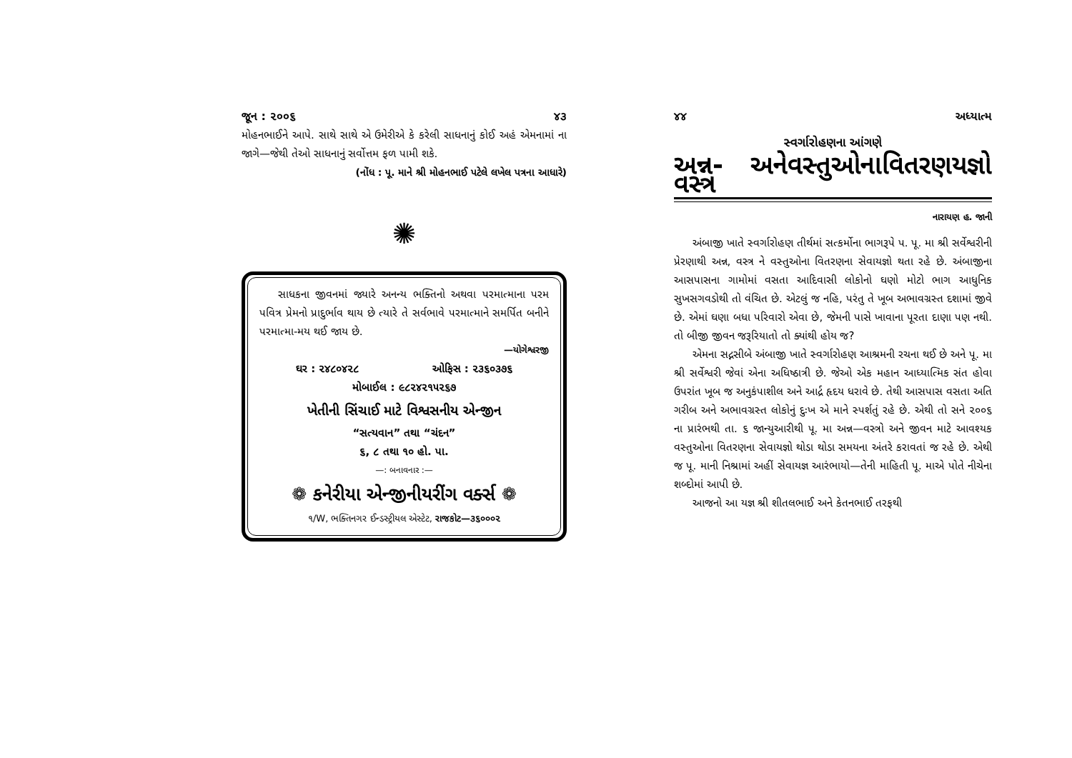જૂન : ૨૦૦૬ ૪૩
મોહનભાઈને આપે. સાથે સાથે એ ઉમેરીએ કે કરેલી સાધનાનું કોઈ અહં એમનામાં ના જાગે—જેથી તેઓ સાધનાનું સર્વોત્તમ ફળ પામી શકે.
(નોંધ : પૂ. માને શ્રી મોહનભાઈ પટેલે લખેલ પત્રના આધારે)
✺
સાધકના જીવનમાં જ્યારે અનન્ય ભક્તિનો અથવા પરમાત્માના પરમ પવિત્ર પ્રેમનો પ્રાદુર્ભાવ થાય છે ત્યારે તે સર્વભાવે પરમાત્માને સમર્પિત બનીને પરમાત્મા-મય થઈ જાય છે.
—યોગેશ્વરજી
ઘર : ૨૪૮૦૪૨૮ ઓફિસ : ૨૩૬૦૩૭૬
મોબાઈલ : ૯૮૨૪૨૧૫૨૬૭
ખેતીની સિંચાઈ માટે વિશ્વસનીય એન્જીન
“સત્યવાન” તથા “ચંદન”
૬, ૮ તથા ૧૦ હો. પા.
—: બનાવનાર :—
❁ કનેરીયા એન્જીનીયરીંગ વર્ક્સ ❁
૧/W, ભક્તિનગર ઈન્ડસ્ટ્રીયલ એસ્ટેટ, રાજકોટ—૩૬૦૦૦૨
૪૪ અધ્યાત્મ
સ્વર્ગારોહણના આંગણે
અન્ન-વસ્ત્ર અને વસ્તુઓના વિતરણયજ્ઞો
નારાયણ હ. જાની
અંબાજી ખાતે સ્વર્ગારોહણ તીર્થમાં સત્કર્મોના ભાગરૂપે પ. પૂ. મા શ્રી સર્વેશ્વરીની પ્રેરણાથી અન્ન, વસ્ત્ર ને વસ્તુઓના વિતરણના સેવાયજ્ઞો થતા રહે છે. અંબાજીના આસપાસના ગામોમાં વસતા આદિવાસી લોકોનો ઘણો મોટો ભાગ આધુનિક સુખસગવડોથી તો વંચિત છે. એટલું જ નહિ, પરંતુ તે ખૂબ અભાવગ્રસ્ત દશામાં જીવે છે. એમાં ઘણા બધા પરિવારો એવા છે, જેમની પાસે ખાવાના પૂરતા દાણા પણ નથી. તો બીજી જીવન જરૂરિયાતો તો ક્યાંથી હોય જ?
એમના સદ્નસીબે અંબાજી ખાતે સ્વર્ગારોહણ આશ્રમની રચના થઈ છે અને પૂ. મા શ્રી સર્વેશ્વરી જેવાં એના અધિષ્ઠાત્રી છે. જેઓ એક મહાન આધ્યાત્મિક સંત હોવા ઉપરાંત ખૂબ જ અનુકંપાશીલ અને આર્દ્ર હૃદય ધરાવે છે. તેથી આસપાસ વસતા અતિ ગરીબ અને અભાવગ્રસ્ત લોકોનું દુઃખ એ માને સ્પર્શતું રહે છે. એથી તો સને ૨૦૦૬ ના પ્રારંભથી તા. ૬ જાન્યુઆરીથી પૂ. મા અન્ન—વસ્ત્રો અને જીવન માટે આવશ્યક વસ્તુઓના વિતરણના સેવાયજ્ઞો થોડા થોડા સમયના અંતરે કરાવતાં જ રહે છે. એથી જ પૂ. માની નિશ્રામાં અહીં સેવાયજ્ઞ આરંભાયો—તેની માહિતી પૂ. માએ પોતે નીચેના શબ્દોમાં આપી છે.
આજનો આ યજ્ઞ શ્રી શીતલભાઈ અને કેતનભાઈ તરફથી